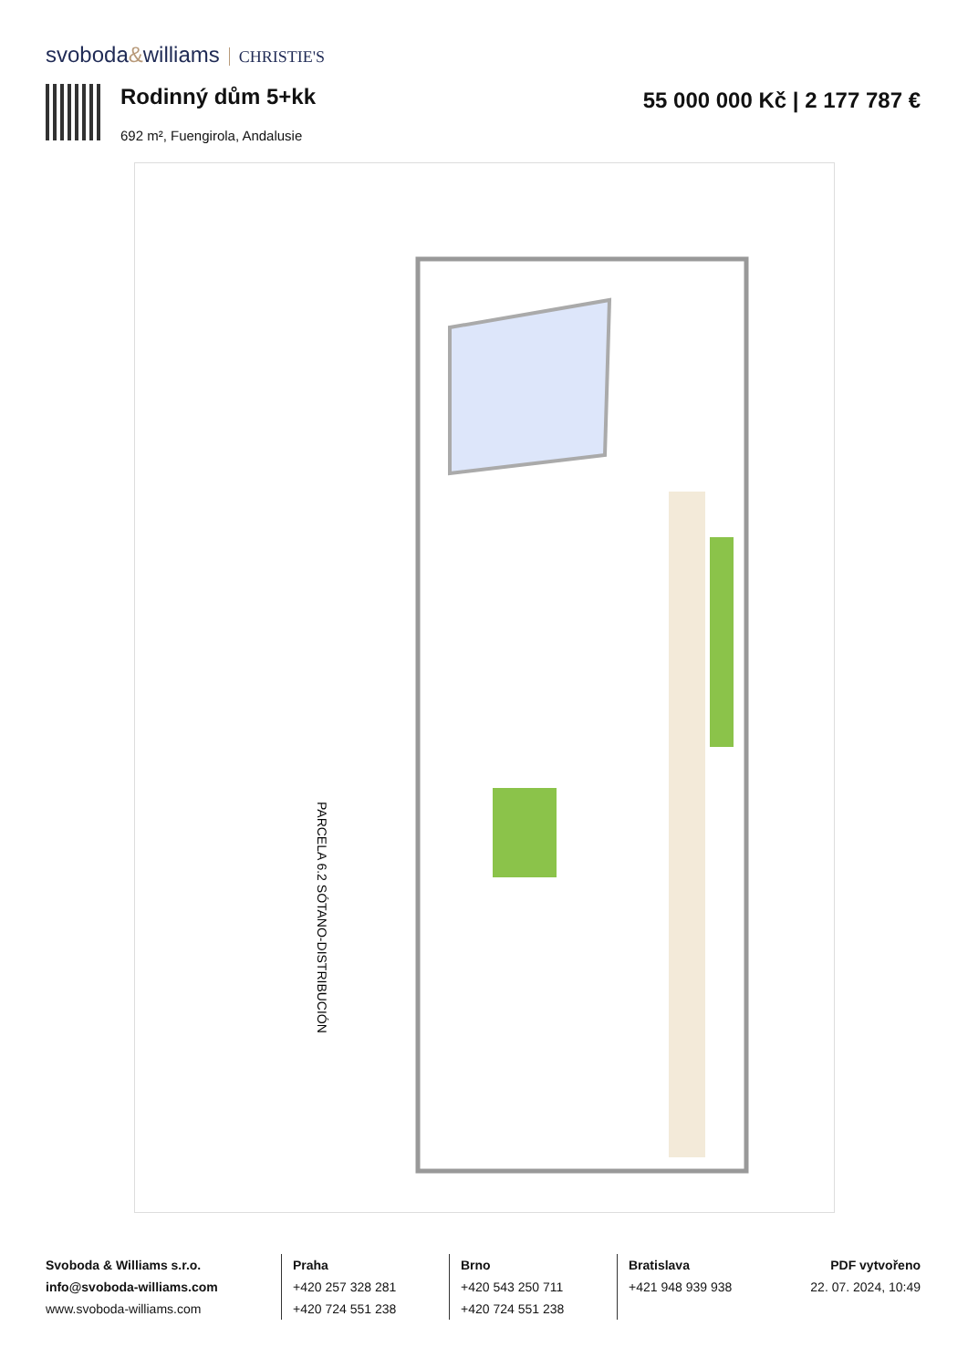svoboda&williams CHRISTIE'S
Rodinný dům 5+kk
692 m², Fuengirola, Andalusie
55 000 000 Kč | 2 177 787 €
PARCELA 6.2 SÓTANO-DISTRIBUCIÓN
Svoboda & Williams s.r.o.
info@svoboda-williams.com
www.svoboda-williams.com
Praha
+420 257 328 281
+420 724 551 238
Brno
+420 543 250 711
+420 724 551 238
Bratislava
+421 948 939 938
PDF vytvořeno
22. 07. 2024, 10:49